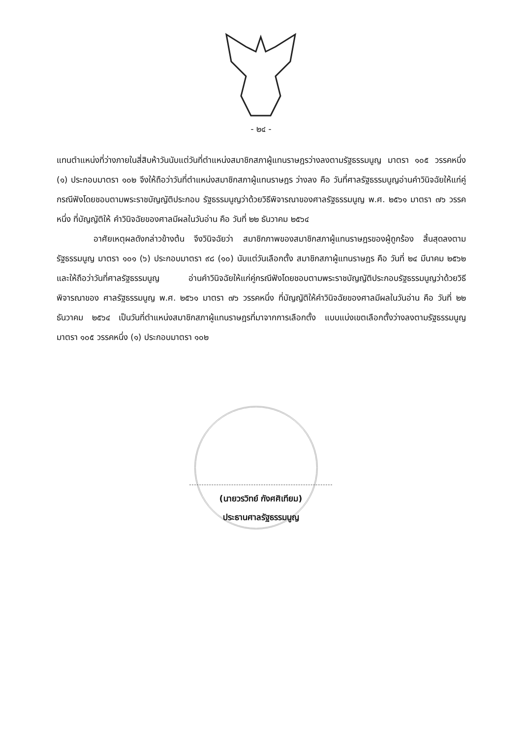- ๒๔ -
แทนตำแหน่งที่ว่างภายในสี่สิบห้าวันนับแต่วันที่ตำแหน่งสมาชิกสภาผู้แทนราษฎรว่างลงตามรัฐธรรมนูญ มาตรา ๑๐๕ วรรคหนึ่ง (๑) ประกอบมาตรา ๑๐๒ จึงให้ถือว่าวันที่ตำแหน่งสมาชิกสภาผู้แทนราษฎร ว่างลง คือ วันที่ศาลรัฐธรรมนูญอ่านคำวินิจฉัยให้แก่คู่กรณีฟังโดยชอบตามพระราชบัญญัติประกอบ รัฐธรรมนูญว่าด้วยวิธีพิจารณาของศาลรัฐธรรมนูญ พ.ศ. ๒๕๖๑ มาตรา ๗๖ วรรคหนึ่ง ที่บัญญัติให้ คำวินิจฉัยของศาลมีผลในวันอ่าน คือ วันที่ ๒๒ ธันวาคม ๒๕๖๔
อาศัยเหตุผลดังกล่าวข้างต้น จึงวินิจฉัยว่า สมาชิกภาพของสมาชิกสภาผู้แทนราษฎรของผู้ถูกร้อง สิ้นสุดลงตามรัฐธรรมนูญ มาตรา ๑๐๑ (๖) ประกอบมาตรา ๙๘ (๑๐) นับแต่วันเลือกตั้ง สมาชิกสภาผู้แทนราษฎร คือ วันที่ ๒๔ มีนาคม ๒๕๖๒ และให้ถือว่าวันที่ศาลรัฐธรรมนูญ อ่านคำวินิจฉัยให้แก่คู่กรณีฟังโดยชอบตามพระราชบัญญัติประกอบรัฐธรรมนูญว่าด้วยวิธีพิจารณาของ ศาลรัฐธรรมนูญ พ.ศ. ๒๕๖๑ มาตรา ๗๖ วรรคหนึ่ง ที่บัญญัติให้คำวินิจฉัยของศาลมีผลในวันอ่าน คือ วันที่ ๒๒ ธันวาคม ๒๕๖๔ เป็นวันที่ตำแหน่งสมาชิกสภาผู้แทนราษฎรที่มาจากการเลือกตั้ง แบบแบ่งเขตเลือกตั้งว่างลงตามรัฐธรรมนูญ มาตรา ๑๐๕ วรรคหนึ่ง (๑) ประกอบมาตรา ๑๐๒
(นายวรวิทย์ กังศศิเทียม)
ประธานศาลรัฐธรรมนูญ